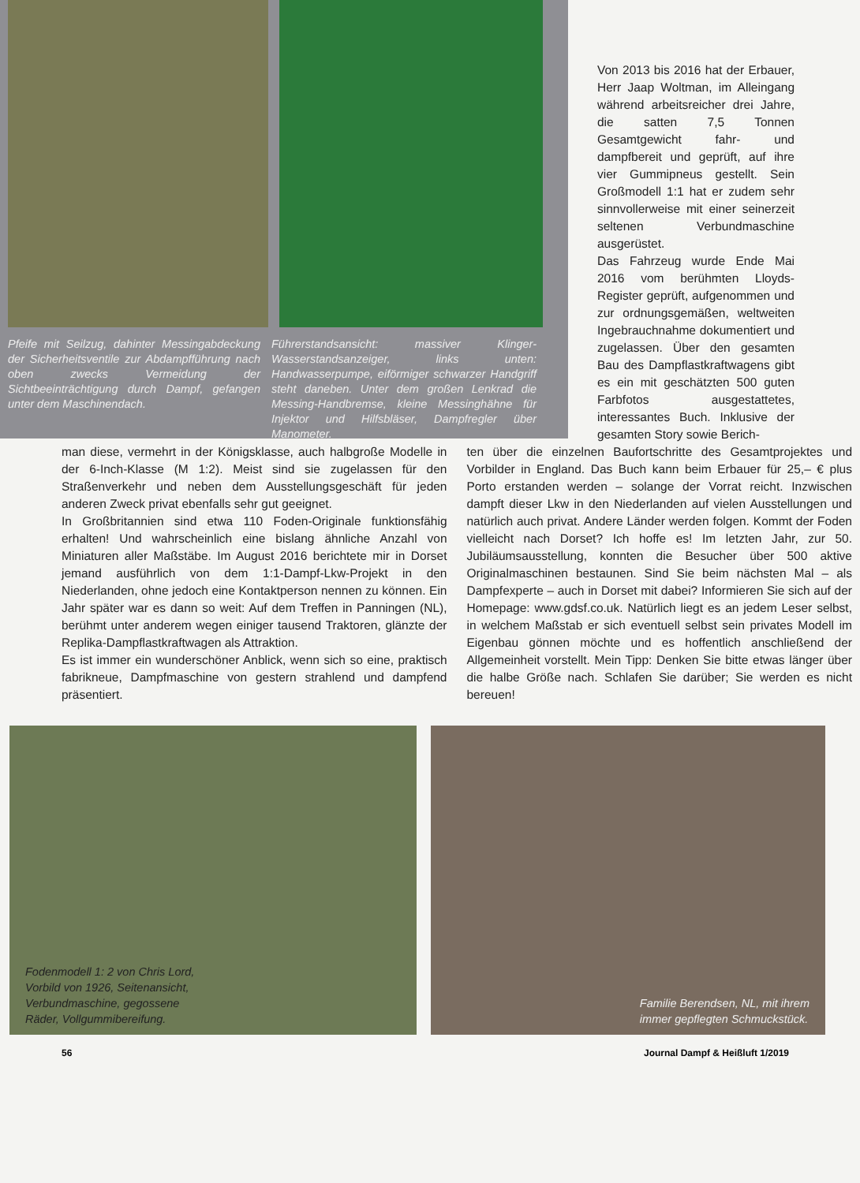Pfeife mit Seilzug, dahinter Messingabdeckung der Sicherheitsventile zur Abdampfführung nach oben zwecks Vermeidung der Sichtbeeinträchtigung durch Dampf, gefangen unter dem Maschinendach.
Führerstandsansicht: massiver Klinger-Wasserstandsanzeiger, links unten: Handwasserpumpe, eiförmiger schwarzer Handgriff steht daneben. Unter dem großen Lenkrad die Messing-Handbremse, kleine Messinghähne für Injektor und Hilfsbläser, Dampfregler über Manometer.
Von 2013 bis 2016 hat der Erbauer, Herr Jaap Woltman, im Alleingang während arbeitsreicher drei Jahre, die satten 7,5 Tonnen Gesamtgewicht fahr- und dampfbereit und geprüft, auf ihre vier Gummipneus gestellt. Sein Großmodell 1:1 hat er zudem sehr sinnvollerweise mit einer seinerzeit seltenen Verbundmaschine ausgerüstet.
Das Fahrzeug wurde Ende Mai 2016 vom berühmten Lloyds-Register geprüft, aufgenommen und zur ordnungsgemäßen, weltweiten Ingebrauchnahme dokumentiert und zugelassen. Über den gesamten Bau des Dampflastkraftwagens gibt es ein mit geschätzten 500 guten Farbfotos ausgestattetes, interessantes Buch. Inklusive der gesamten Story sowie Berich-
man diese, vermehrt in der Königsklasse, auch halbgroße Modelle in der 6-Inch-Klasse (M 1:2). Meist sind sie zugelassen für den Straßenverkehr und neben dem Ausstellungsgeschäft für jeden anderen Zweck privat ebenfalls sehr gut geeignet.
In Großbritannien sind etwa 110 Foden-Originale funktionsfähig erhalten! Und wahrscheinlich eine bislang ähnliche Anzahl von Miniaturen aller Maßstäbe. Im August 2016 berichtete mir in Dorset jemand ausführlich von dem 1:1-Dampf-Lkw-Projekt in den Niederlanden, ohne jedoch eine Kontaktperson nennen zu können. Ein Jahr später war es dann so weit: Auf dem Treffen in Panningen (NL), berühmt unter anderem wegen einiger tausend Traktoren, glänzte der Replika-Dampflastkraftwagen als Attraktion.
Es ist immer ein wunderschöner Anblick, wenn sich so eine, praktisch fabrikneue, Dampfmaschine von gestern strahlend und dampfend präsentiert.
ten über die einzelnen Baufortschritte des Gesamtprojektes und Vorbilder in England. Das Buch kann beim Erbauer für 25,– € plus Porto erstanden werden – solange der Vorrat reicht. Inzwischen dampft dieser Lkw in den Niederlanden auf vielen Ausstellungen und natürlich auch privat. Andere Länder werden folgen. Kommt der Foden vielleicht nach Dorset? Ich hoffe es! Im letzten Jahr, zur 50. Jubiläumsausstellung, konnten die Besucher über 500 aktive Originalmaschinen bestaunen. Sind Sie beim nächsten Mal – als Dampfexperte – auch in Dorset mit dabei? Informieren Sie sich auf der Homepage: www.gdsf.co.uk. Natürlich liegt es an jedem Leser selbst, in welchem Maßstab er sich eventuell selbst sein privates Modell im Eigenbau gönnen möchte und es hoffentlich anschließend der Allgemeinheit vorstellt. Mein Tipp: Denken Sie bitte etwas länger über die halbe Größe nach. Schlafen Sie darüber; Sie werden es nicht bereuen!
Fodenmodell 1: 2 von Chris Lord,
Vorbild von 1926, Seitenansicht,
Verbundmaschine, gegossene
Räder, Vollgummibereifung.
Familie Berendsen, NL, mit ihrem
immer gepflegten Schmuckstück.
56 Journal Dampf & Heißluft 1/2019